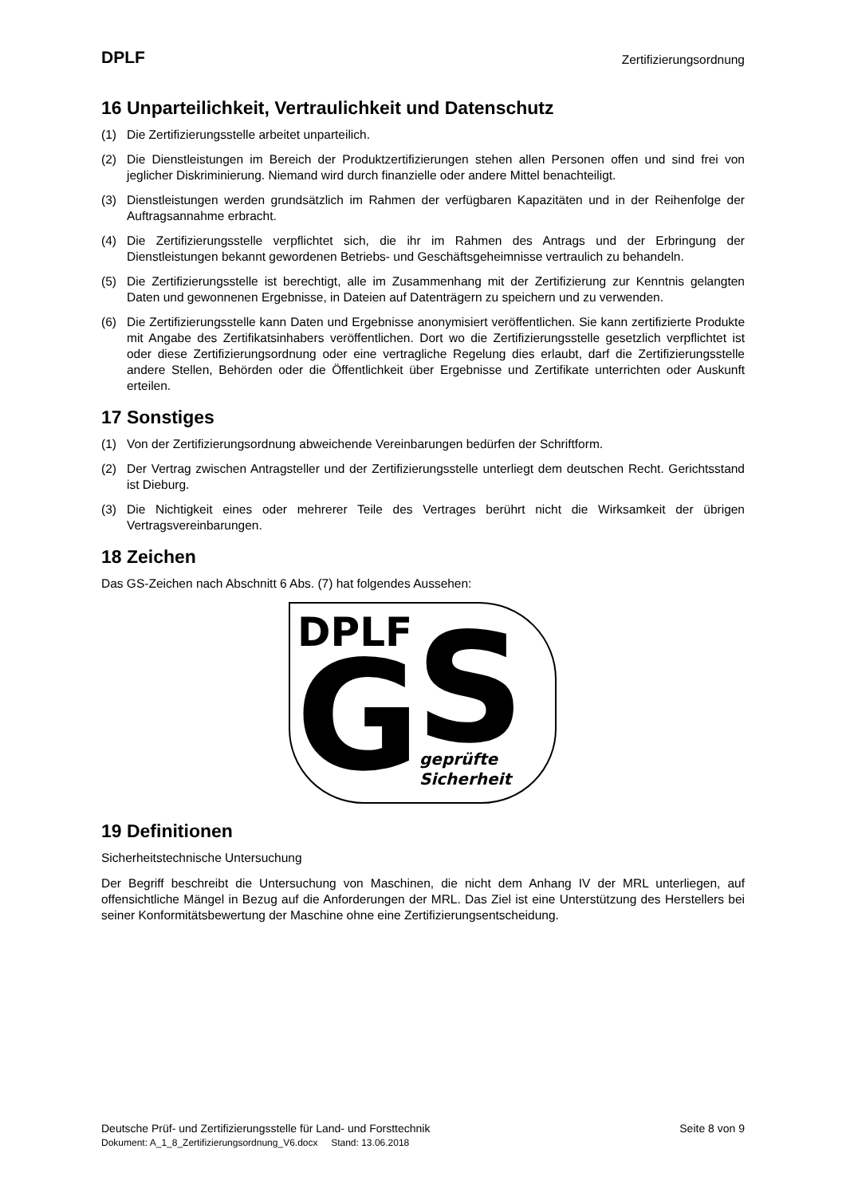DPLF Zertifizierungsordnung
16 Unparteilichkeit, Vertraulichkeit und Datenschutz
(1) Die Zertifizierungsstelle arbeitet unparteilich.
(2) Die Dienstleistungen im Bereich der Produktzertifizierungen stehen allen Personen offen und sind frei von jeglicher Diskriminierung. Niemand wird durch finanzielle oder andere Mittel benachteiligt.
(3) Dienstleistungen werden grundsätzlich im Rahmen der verfügbaren Kapazitäten und in der Reihenfolge der Auftragsannahme erbracht.
(4) Die Zertifizierungsstelle verpflichtet sich, die ihr im Rahmen des Antrags und der Erbringung der Dienstleistungen bekannt gewordenen Betriebs- und Geschäftsgeheimnisse vertraulich zu behandeln.
(5) Die Zertifizierungsstelle ist berechtigt, alle im Zusammenhang mit der Zertifizierung zur Kenntnis gelangten Daten und gewonnenen Ergebnisse, in Dateien auf Datenträgern zu speichern und zu verwenden.
(6) Die Zertifizierungsstelle kann Daten und Ergebnisse anonymisiert veröffentlichen. Sie kann zertifizierte Produkte mit Angabe des Zertifikatsinhabers veröffentlichen. Dort wo die Zertifizierungsstelle gesetzlich verpflichtet ist oder diese Zertifizierungsordnung oder eine vertragliche Regelung dies erlaubt, darf die Zertifizierungsstelle andere Stellen, Behörden oder die Öffentlichkeit über Ergebnisse und Zertifikate unterrichten oder Auskunft erteilen.
17 Sonstiges
(1) Von der Zertifizierungsordnung abweichende Vereinbarungen bedürfen der Schriftform.
(2) Der Vertrag zwischen Antragsteller und der Zertifizierungsstelle unterliegt dem deutschen Recht. Gerichtsstand ist Dieburg.
(3) Die Nichtigkeit eines oder mehrerer Teile des Vertrages berührt nicht die Wirksamkeit der übrigen Vertragsvereinbarungen.
18 Zeichen
Das GS-Zeichen nach Abschnitt 6 Abs. (7) hat folgendes Aussehen:
DPLF
G
S
geprüfte
Sicherheit
19 Definitionen
Sicherheitstechnische Untersuchung
Der Begriff beschreibt die Untersuchung von Maschinen, die nicht dem Anhang IV der MRL unterliegen, auf offensichtliche Mängel in Bezug auf die Anforderungen der MRL. Das Ziel ist eine Unterstützung des Herstellers bei seiner Konformitätsbewertung der Maschine ohne eine Zertifizierungsentscheidung.
Deutsche Prüf- und Zertifizierungsstelle für Land- und Forsttechnik Seite 8 von 9
Dokument: A_1_8_Zertifizierungsordnung_V6.docx Stand: 13.06.2018